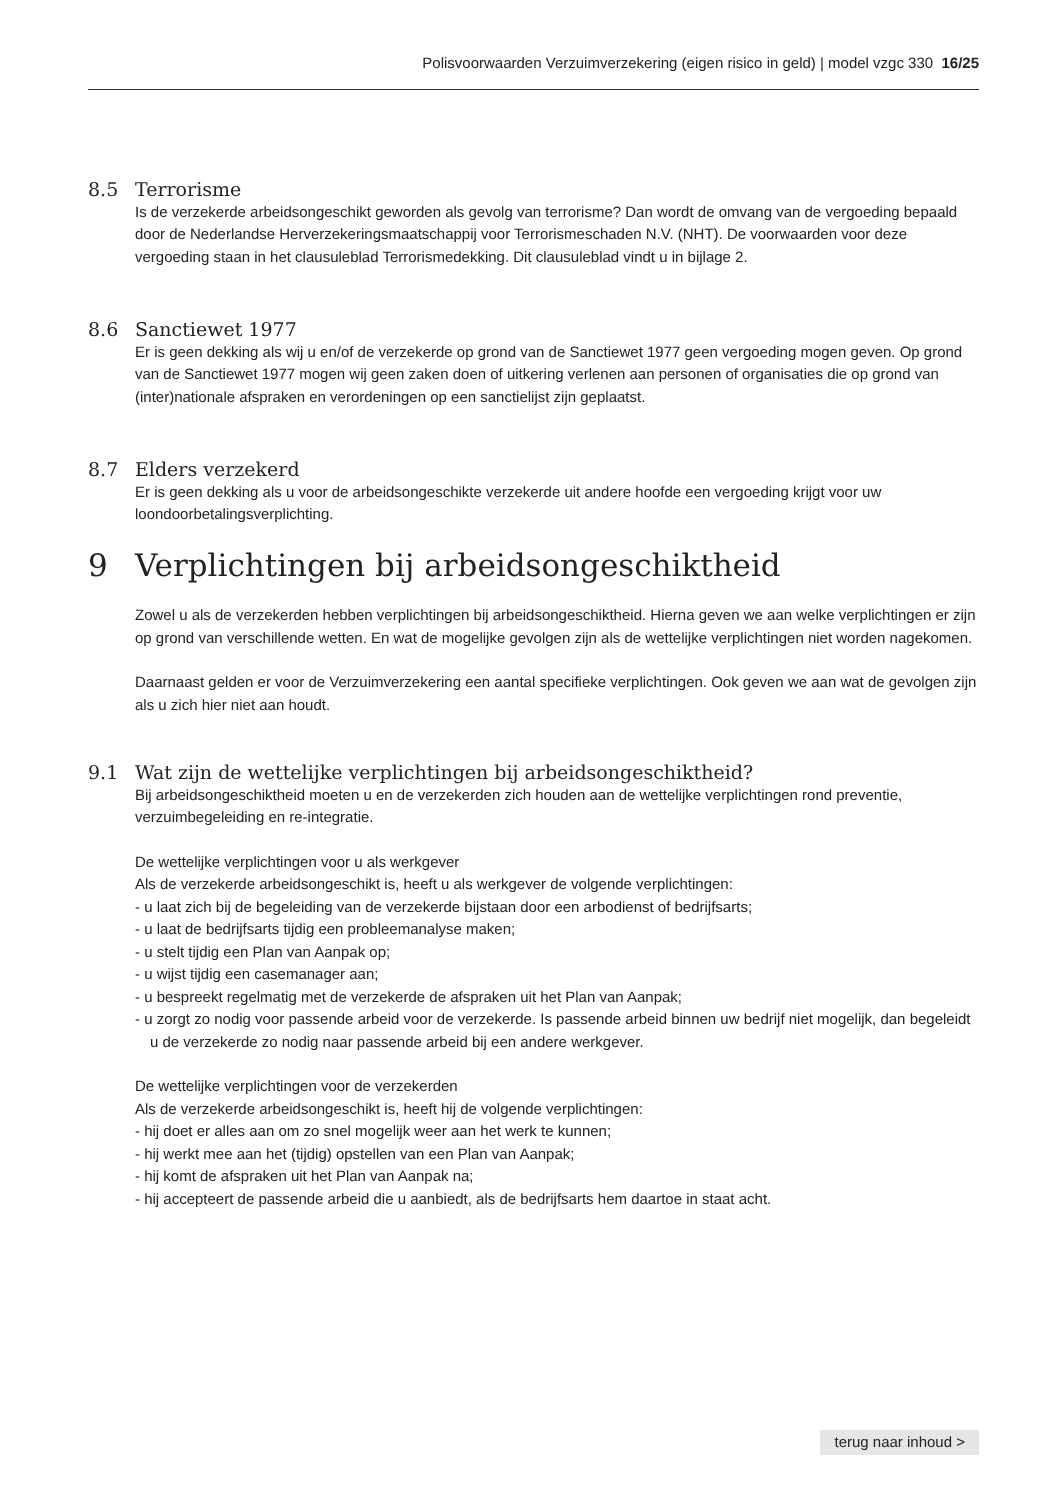Polisvoorwaarden Verzuimverzekering (eigen risico in geld) | model vzgc 330 16/25
8.5 Terrorisme
Is de verzekerde arbeidsongeschikt geworden als gevolg van terrorisme? Dan wordt de omvang van de vergoeding bepaald door de Nederlandse Herverzekeringsmaatschappij voor Terrorismeschaden N.V. (NHT). De voorwaarden voor deze vergoeding staan in het clausuleblad Terrorismedekking. Dit clausuleblad vindt u in bijlage 2.
8.6 Sanctiewet 1977
Er is geen dekking als wij u en/of de verzekerde op grond van de Sanctiewet 1977 geen vergoeding mogen geven. Op grond van de Sanctiewet 1977 mogen wij geen zaken doen of uitkering verlenen aan personen of organisaties die op grond van (inter)nationale afspraken en verordeningen op een sanctielijst zijn geplaatst.
8.7 Elders verzekerd
Er is geen dekking als u voor de arbeidsongeschikte verzekerde uit andere hoofde een vergoeding krijgt voor uw loondoorbetalingsverplichting.
9 Verplichtingen bij arbeidsongeschiktheid
Zowel u als de verzekerden hebben verplichtingen bij arbeidsongeschiktheid. Hierna geven we aan welke verplichtingen er zijn op grond van verschillende wetten. En wat de mogelijke gevolgen zijn als de wettelijke verplichtingen niet worden nagekomen.
Daarnaast gelden er voor de Verzuimverzekering een aantal specifieke verplichtingen. Ook geven we aan wat de gevolgen zijn als u zich hier niet aan houdt.
9.1 Wat zijn de wettelijke verplichtingen bij arbeidsongeschiktheid?
Bij arbeidsongeschiktheid moeten u en de verzekerden zich houden aan de wettelijke verplichtingen rond preventie, verzuimbegeleiding en re-integratie.
De wettelijke verplichtingen voor u als werkgever
Als de verzekerde arbeidsongeschikt is, heeft u als werkgever de volgende verplichtingen:
- u laat zich bij de begeleiding van de verzekerde bijstaan door een arbodienst of bedrijfsarts;
- u laat de bedrijfsarts tijdig een probleemanalyse maken;
- u stelt tijdig een Plan van Aanpak op;
- u wijst tijdig een casemanager aan;
- u bespreekt regelmatig met de verzekerde de afspraken uit het Plan van Aanpak;
- u zorgt zo nodig voor passende arbeid voor de verzekerde. Is passende arbeid binnen uw bedrijf niet mogelijk, dan begeleidt u de verzekerde zo nodig naar passende arbeid bij een andere werkgever.
De wettelijke verplichtingen voor de verzekerden
Als de verzekerde arbeidsongeschikt is, heeft hij de volgende verplichtingen:
- hij doet er alles aan om zo snel mogelijk weer aan het werk te kunnen;
- hij werkt mee aan het (tijdig) opstellen van een Plan van Aanpak;
- hij komt de afspraken uit het Plan van Aanpak na;
- hij accepteert de passende arbeid die u aanbiedt, als de bedrijfsarts hem daartoe in staat acht.
terug naar inhoud >